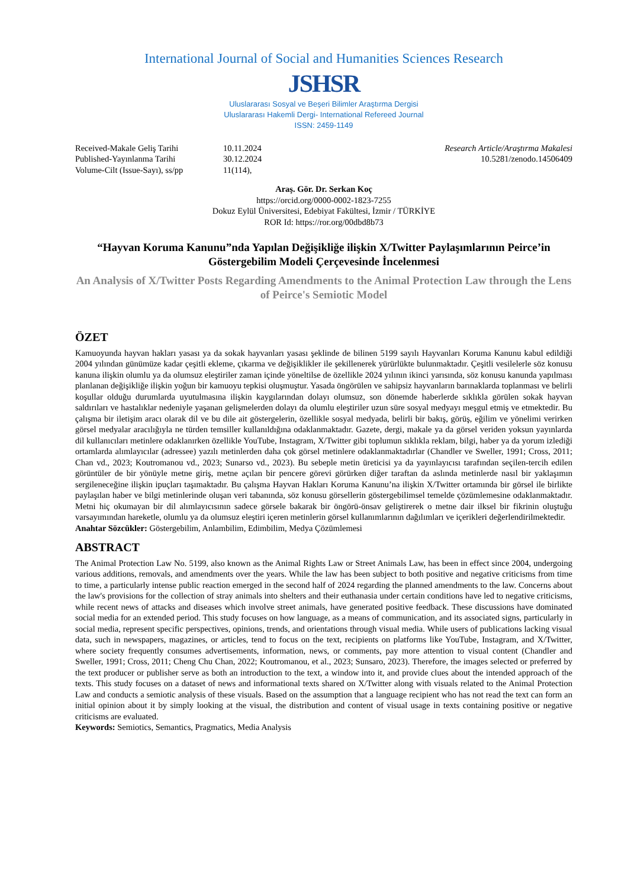International Journal of Social and Humanities Sciences Research
JSHSR
Uluslararası Sosyal ve Beşeri Bilimler Araştırma Dergisi
Uluslararası Hakemli Dergi- International Refereed Journal
ISSN: 2459-1149
| Received-Makale Geliş Tarihi | 10.11.2024 | Research Article/Araştırma Makalesi |
| Published-Yayınlanma Tarihi | 30.12.2024 | 10.5281/zenodo.14506409 |
| Volume-Cilt (Issue-Sayı), ss/pp | 11(114), | |
Araş. Gör. Dr. Serkan Koç
https://orcid.org/0000-0002-1823-7255
Dokuz Eylül Üniversitesi, Edebiyat Fakültesi, İzmir / TÜRKİYE
ROR Id: https://ror.org/00dbd8b73
“Hayvan Koruma Kanunu”nda Yapılan Değişikliğe ilişkin X/Twitter Paylaşımlarının Peirce’in Göstergebilim Modeli Çerçevesinde İncelenmesi
An Analysis of X/Twitter Posts Regarding Amendments to the Animal Protection Law through the Lens of Peirce's Semiotic Model
ÖZET
Kamuoyunda hayvan hakları yasası ya da sokak hayvanları yasası şeklinde de bilinen 5199 sayılı Hayvanları Koruma Kanunu kabul edildiği 2004 yılından günümüze kadar çeşitli ekleme, çıkarma ve değişiklikler ile şekillenerek yürürlükte bulunmaktadır. Çeşitli vesilelerle söz konusu kanuna ilişkin olumlu ya da olumsuz eleştiriler zaman içinde yöneltilse de özellikle 2024 yılının ikinci yarısında, söz konusu kanunda yapılması planlanan değişikliğe ilişkin yoğun bir kamuoyu tepkisi oluşmuştur. Yasada öngörülen ve sahipsiz hayvanların barınaklarda toplanması ve belirli koşullar olduğu durumlarda uyutulmasına ilişkin kaygılarından dolayı olumsuz, son dönemde haberlerde sıklıkla görülen sokak hayvan saldırıları ve hastalıklar nedeniyle yaşanan gelişmelerden dolayı da olumlu eleştiriler uzun süre sosyal medyayı meşgul etmiş ve etmektedir. Bu çalışma bir iletişim aracı olarak dil ve bu dile ait göstergelerin, özellikle sosyal medyada, belirli bir bakış, görüş, eğilim ve yönelimi verirken görsel medyalar aracılığıyla ne türden temsiller kullanıldığına odaklanmaktadır. Gazete, dergi, makale ya da görsel veriden yoksun yayınlarda dil kullanıcıları metinlere odaklanırken özellikle YouTube, Instagram, X/Twitter gibi toplumun sıklıkla reklam, bilgi, haber ya da yorum izlediği ortamlarda alımlayıcılar (adressee) yazılı metinlerden daha çok görsel metinlere odaklanmaktadırlar (Chandler ve Sweller, 1991; Cross, 2011; Chan vd., 2023; Koutromanou vd., 2023; Sunarso vd., 2023). Bu sebeple metin üreticisi ya da yayınlayıcısı tarafından seçilen-tercih edilen görüntüler de bir yönüyle metne giriş, metne açılan bir pencere görevi görürken diğer taraftan da aslında metinlerde nasıl bir yaklaşımın sergileneceğine ilişkin ipuçları taşımaktadır. Bu çalışma Hayvan Hakları Koruma Kanunu’na ilişkin X/Twitter ortamında bir görsel ile birlikte paylaşılan haber ve bilgi metinlerinde oluşan veri tabanında, söz konusu görsellerin göstergebilimsel temelde çözümlemesine odaklanmaktadır. Metni hiç okumayan bir dil alımlayıcısının sadece görsele bakarak bir öngörü-önsav geliştirerek o metne dair ilksel bir fikrinin oluştuğu varsayımından hareketle, olumlu ya da olumsuz eleştiri içeren metinlerin görsel kullanımlarının dağılımları ve içerikleri değerlendirilmektedir.
Anahtar Sözcükler: Göstergebilim, Anlambilim, Edimbilim, Medya Çözümlemesi
ABSTRACT
The Animal Protection Law No. 5199, also known as the Animal Rights Law or Street Animals Law, has been in effect since 2004, undergoing various additions, removals, and amendments over the years. While the law has been subject to both positive and negative criticisms from time to time, a particularly intense public reaction emerged in the second half of 2024 regarding the planned amendments to the law. Concerns about the law's provisions for the collection of stray animals into shelters and their euthanasia under certain conditions have led to negative criticisms, while recent news of attacks and diseases which involve street animals, have generated positive feedback. These discussions have dominated social media for an extended period. This study focuses on how language, as a means of communication, and its associated signs, particularly in social media, represent specific perspectives, opinions, trends, and orientations through visual media. While users of publications lacking visual data, such in newspapers, magazines, or articles, tend to focus on the text, recipients on platforms like YouTube, Instagram, and X/Twitter, where society frequently consumes advertisements, information, news, or comments, pay more attention to visual content (Chandler and Sweller, 1991; Cross, 2011; Cheng Chu Chan, 2022; Koutromanou, et al., 2023; Sunsaro, 2023). Therefore, the images selected or preferred by the text producer or publisher serve as both an introduction to the text, a window into it, and provide clues about the intended approach of the texts. This study focuses on a dataset of news and informational texts shared on X/Twitter along with visuals related to the Animal Protection Law and conducts a semiotic analysis of these visuals. Based on the assumption that a language recipient who has not read the text can form an initial opinion about it by simply looking at the visual, the distribution and content of visual usage in texts containing positive or negative criticisms are evaluated.
Keywords: Semiotics, Semantics, Pragmatics, Media Analysis